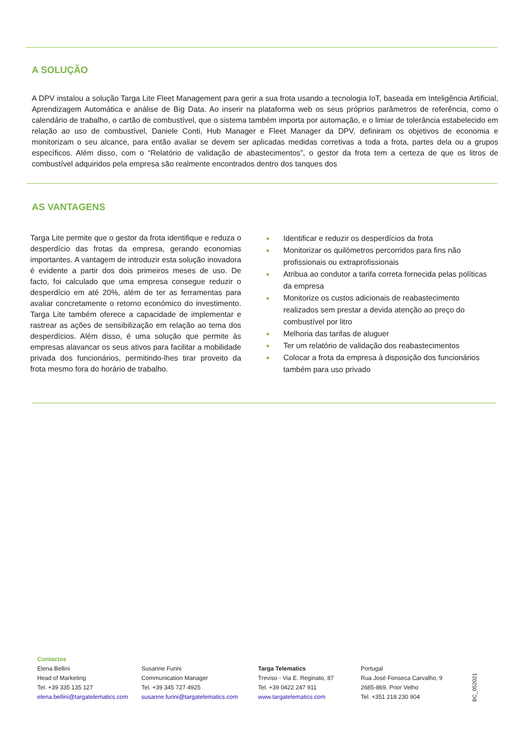A SOLUÇÃO
A DPV instalou a solução Targa Lite Fleet Management para gerir a sua frota usando a tecnologia IoT, baseada em Inteligência Artificial, Aprendizagem Automática e análise de Big Data. Ao inserir na plataforma web os seus próprios parâmetros de referência, como o calendário de trabalho, o cartão de combustível, que o sistema também importa por automação, e o limiar de tolerância estabelecido em relação ao uso de combustível, Daniele Conti, Hub Manager e Fleet Manager da DPV, definiram os objetivos de economia e monitorizam o seu alcance, para então avaliar se devem ser aplicadas medidas corretivas a toda a frota, partes dela ou a grupos específicos. Além disso, com o “Relatório de validação de abastecimentos”, o gestor da frota tem a certeza de que os litros de combustível adquiridos pela empresa são realmente encontrados dentro dos tanques dos
AS VANTAGENS
Targa Lite permite que o gestor da frota identifique e reduza o desperdício das frotas da empresa, gerando economias importantes. A vantagem de introduzir esta solução inovadora é evidente a partir dos dois primeiros meses de uso. De facto, foi calculado que uma empresa consegue reduzir o desperdício em até 20%, além de ter as ferramentas para avaliar concretamente o retorno económico do investimento. Targa Lite também oferece a capacidade de implementar e rastrear as ações de sensibilização em relação ao tema dos desperdícios. Além disso, é uma solução que permite às empresas alavancar os seus ativos para facilitar a mobilidade privada dos funcionários, permitindo-lhes tirar proveito da frota mesmo fora do horário de trabalho.
● Identificar e reduzir os desperdícios da frota
● Monitorizar os quilómetros percorridos para fins não profissionais ou extraprofissionais
● Atribua ao condutor a tarifa correta fornecida pelas políticas da empresa
● Monitorize os custos adicionais de reabastecimento realizados sem prestar a devida atenção ao preço do combustível por litro
● Melhoria das tarifas de aluguer
● Ter um relatório de validação dos reabastecimentos
● Colocar a frota da empresa à disposição dos funcionários também para uso privado
Contactos
Elena Bellini
Head of Marketing
Tel. +39 335 135 127
elena.bellini@targatelematics.com
Susanne Furini
Communication Manager
Tel. +39 345 727 4925
susanne.furini@targatelematics.com
Targa Telematics
Treviso - Via E. Reginato, 87
Tel. +39 0422 247 911
www.targatelematics.com
Portugal
Rua José Fonseca Carvalho, 9
2685-869, Prior Velho
Tel. +351 218 230 904
BC_052021